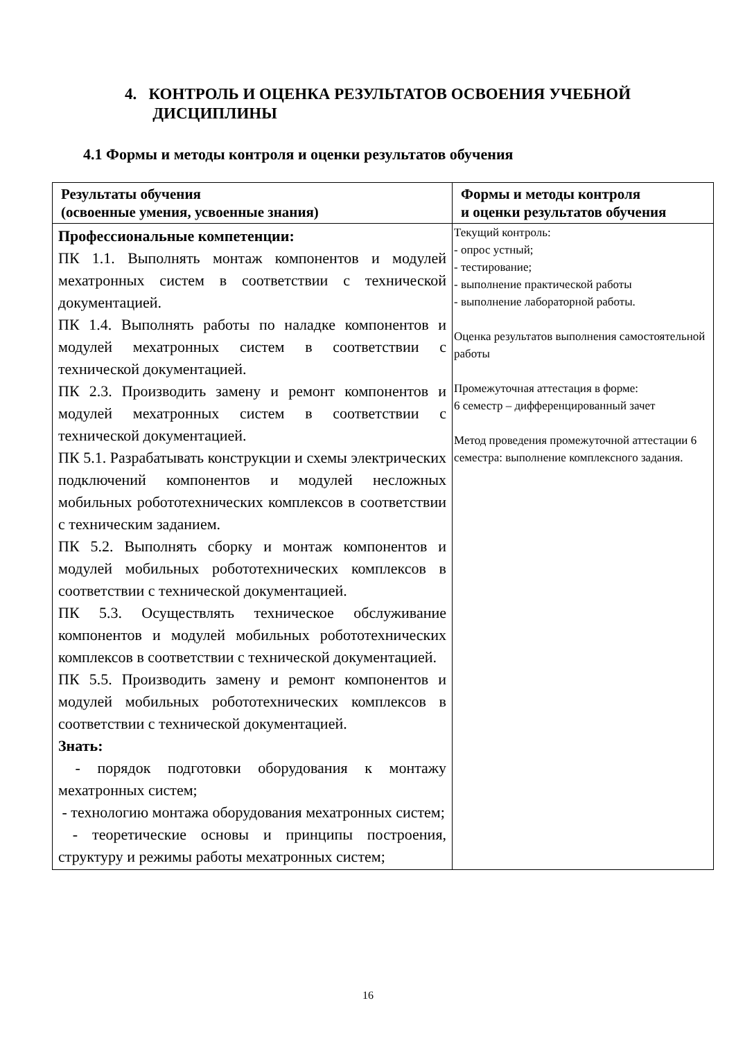4. КОНТРОЛЬ И ОЦЕНКА РЕЗУЛЬТАТОВ ОСВОЕНИЯ УЧЕБНОЙ
ДИСЦИПЛИНЫ
4.1 Формы и методы контроля и оценки результатов обучения
| Результаты обучения (освоенные умения, усвоенные знания) | Формы и методы контроля и оценки результатов обучения |
| --- | --- |
| Профессиональные компетенции: ПК 1.1. Выполнять монтаж компонентов и модулей мехатронных систем в соответствии с технической документацией. ПК 1.4. Выполнять работы по наладке компонентов и модулей мехатронных систем в соответствии с технической документацией. ПК 2.3. Производить замену и ремонт компонентов и модулей мехатронных систем в соответствии с технической документацией. ПК 5.1. Разрабатывать конструкции и схемы электрических подключений компонентов и модулей несложных мобильных робототехнических комплексов в соответствии с техническим заданием. ПК 5.2. Выполнять сборку и монтаж компонентов и модулей мобильных робототехнических комплексов в соответствии с технической документацией. ПК 5.3. Осуществлять техническое обслуживание компонентов и модулей мобильных робототехнических комплексов в соответствии с технической документацией. ПК 5.5. Производить замену и ремонт компонентов и модулей мобильных робототехнических комплексов в соответствии с технической документацией. Знать: - порядок подготовки оборудования к монтажу мехатронных систем; - технологию монтажа оборудования мехатронных систем; - теоретические основы и принципы построения, структуру и режимы работы мехатронных систем; | Текущий контроль: - опрос устный; - тестирование; - выполнение практической работы - выполнение лабораторной работы. Оценка результатов выполнения самостоятельной работы Промежуточная аттестация в форме: 6 семестр – дифференцированный зачет Метод проведения промежуточной аттестации 6 семестра: выполнение комплексного задания. |
16